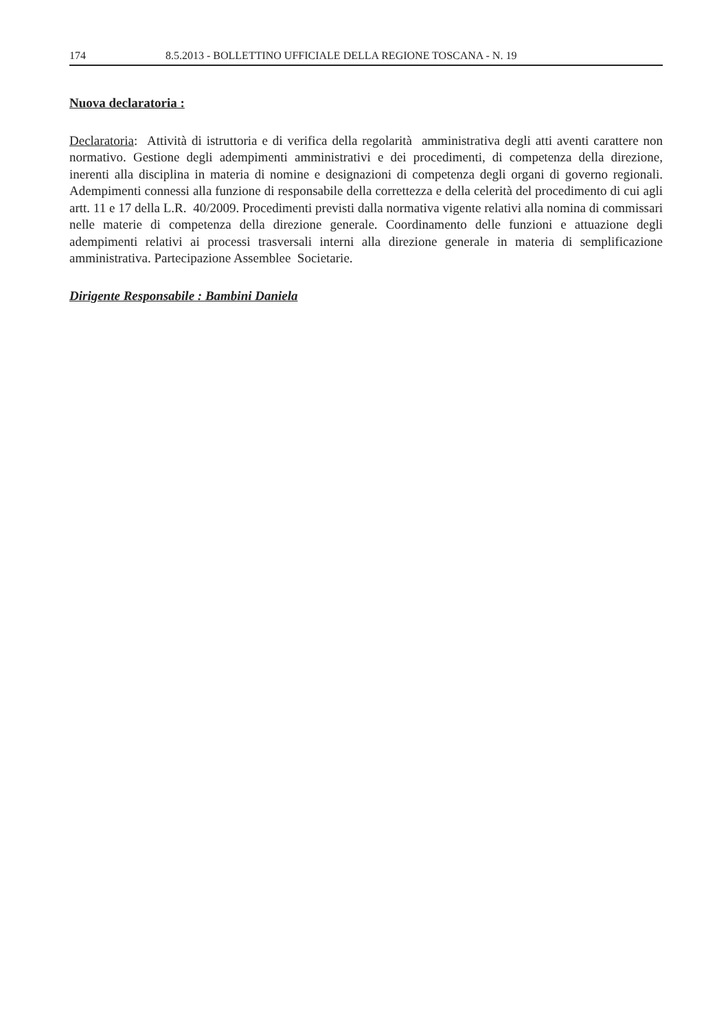174 8.5.2013 - BOLLETTINO UFFICIALE DELLA REGIONE TOSCANA - N. 19
Nuova declaratoria :
Declaratoria: Attività di istruttoria e di verifica della regolarità amministrativa degli atti aventi carattere non normativo. Gestione degli adempimenti amministrativi e dei procedimenti, di competenza della direzione, inerenti alla disciplina in materia di nomine e designazioni di competenza degli organi di governo regionali. Adempimenti connessi alla funzione di responsabile della correttezza e della celerità del procedimento di cui agli artt. 11 e 17 della L.R. 40/2009. Procedimenti previsti dalla normativa vigente relativi alla nomina di commissari nelle materie di competenza della direzione generale. Coordinamento delle funzioni e attuazione degli adempimenti relativi ai processi trasversali interni alla direzione generale in materia di semplificazione amministrativa. Partecipazione Assemblee Societarie.
Dirigente Responsabile : Bambini Daniela